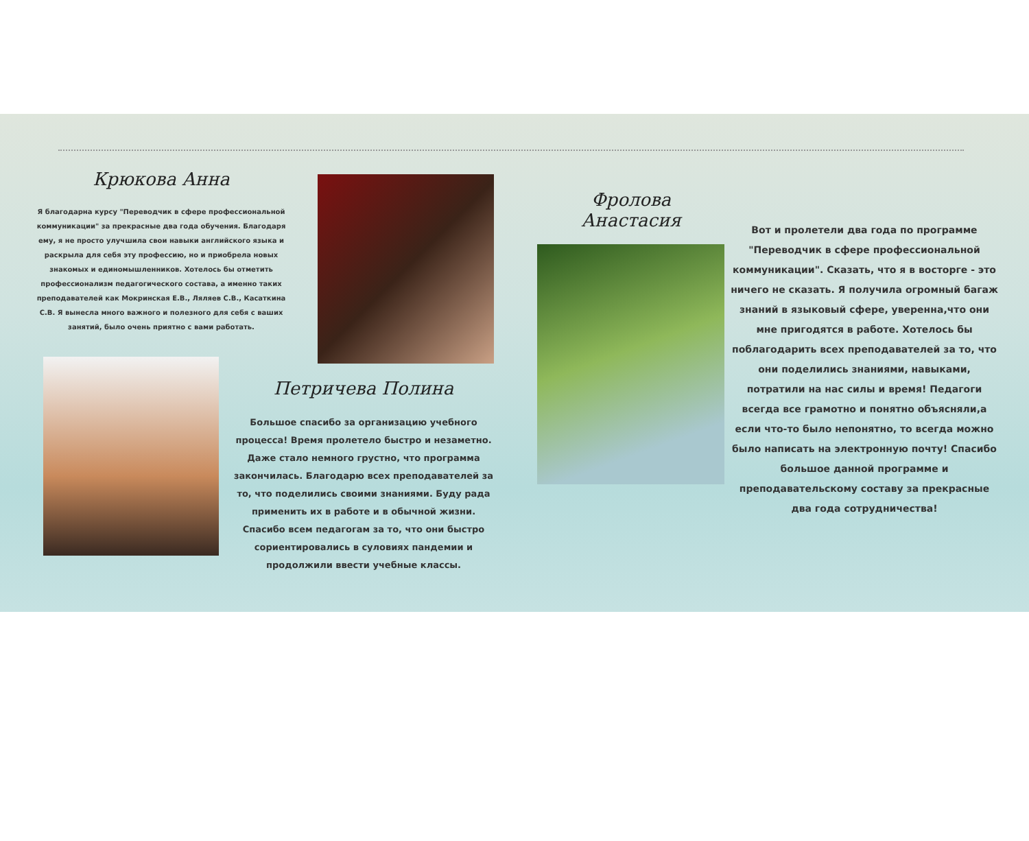Крюкова Анна
Я благодарна курсу "Переводчик в сфере профессиональной коммуникации" за прекрасные два года обучения. Благодаря ему, я не просто улучшила свои навыки английского языка и раскрыла для себя эту профессию, но и приобрела новых знакомых и единомышленников. Хотелось бы отметить профессионализм педагогического состава, а именно таких преподавателей как Мокринская Е.В., Ляляев С.В., Касаткина С.В. Я вынесла много важного и полезного для себя с ваших занятий, было очень приятно с вами работать.
Петричева Полина
Большое спасибо за организацию учебного процесса! Время пролетело быстро и незаметно. Даже стало немного грустно, что программа закончилась. Благодарю всех преподавателей за то, что поделились своими знаниями. Буду рада применить их в работе и в обычной жизни. Спасибо всем педагогам за то, что они быстро сориентировались в суловиях пандемии и продолжили ввести учебные классы.
Фролова Анастасия
Вот и пролетели два года по программе "Переводчик в сфере профессиональной коммуникации". Сказать, что я в восторге - это ничего не сказать. Я получила огромный багаж знаний в языковый сфере, уверенна,что они мне пригодятся в работе. Хотелось бы поблагодарить всех преподавателей за то, что они поделились знаниями, навыками, потратили на нас силы и время! Педагоги всегда все грамотно и понятно объясняли,а если что-то было непонятно, то всегда можно было написать на электронную почту! Спасибо большое данной программе и преподавательскому составу за прекрасные два года сотрудничества!